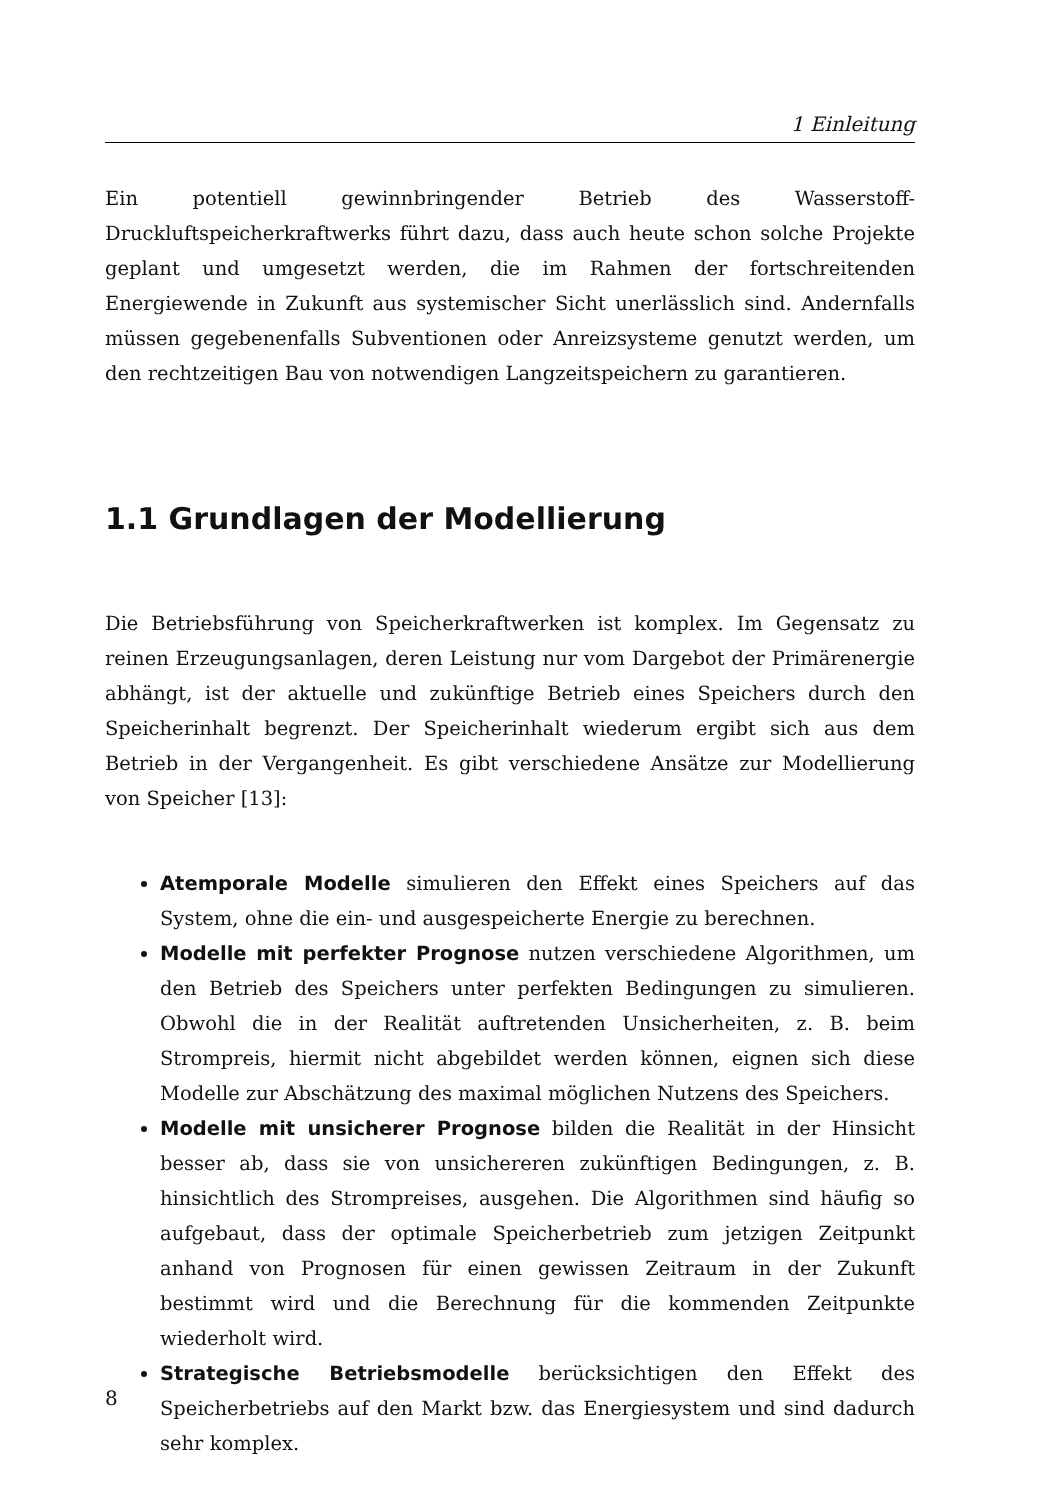1 Einleitung
Ein potentiell gewinnbringender Betrieb des Wasserstoff-Druckluftspeicherkraftwerks führt dazu, dass auch heute schon solche Projekte geplant und umgesetzt werden, die im Rahmen der fortschreitenden Energiewende in Zukunft aus systemischer Sicht unerlässlich sind. Andernfalls müssen gegebenenfalls Subventionen oder Anreizsysteme genutzt werden, um den rechtzeitigen Bau von notwendigen Langzeitspeichern zu garantieren.
1.1 Grundlagen der Modellierung
Die Betriebsführung von Speicherkraftwerken ist komplex. Im Gegensatz zu reinen Erzeugungsanlagen, deren Leistung nur vom Dargebot der Primärenergie abhängt, ist der aktuelle und zukünftige Betrieb eines Speichers durch den Speicherinhalt begrenzt. Der Speicherinhalt wiederum ergibt sich aus dem Betrieb in der Vergangenheit. Es gibt verschiedene Ansätze zur Modellierung von Speicher [13]:
Atemporale Modelle simulieren den Effekt eines Speichers auf das System, ohne die ein- und ausgespeicherte Energie zu berechnen.
Modelle mit perfekter Prognose nutzen verschiedene Algorithmen, um den Betrieb des Speichers unter perfekten Bedingungen zu simulieren. Obwohl die in der Realität auftretenden Unsicherheiten, z. B. beim Strompreis, hiermit nicht abgebildet werden können, eignen sich diese Modelle zur Abschätzung des maximal möglichen Nutzens des Speichers.
Modelle mit unsicherer Prognose bilden die Realität in der Hinsicht besser ab, dass sie von unsichereren zukünftigen Bedingungen, z. B. hinsichtlich des Strompreises, ausgehen. Die Algorithmen sind häufig so aufgebaut, dass der optimale Speicherbetrieb zum jetzigen Zeitpunkt anhand von Prognosen für einen gewissen Zeitraum in der Zukunft bestimmt wird und die Berechnung für die kommenden Zeitpunkte wiederholt wird.
Strategische Betriebsmodelle berücksichtigen den Effekt des Speicherbetriebs auf den Markt bzw. das Energiesystem und sind dadurch sehr komplex.
8